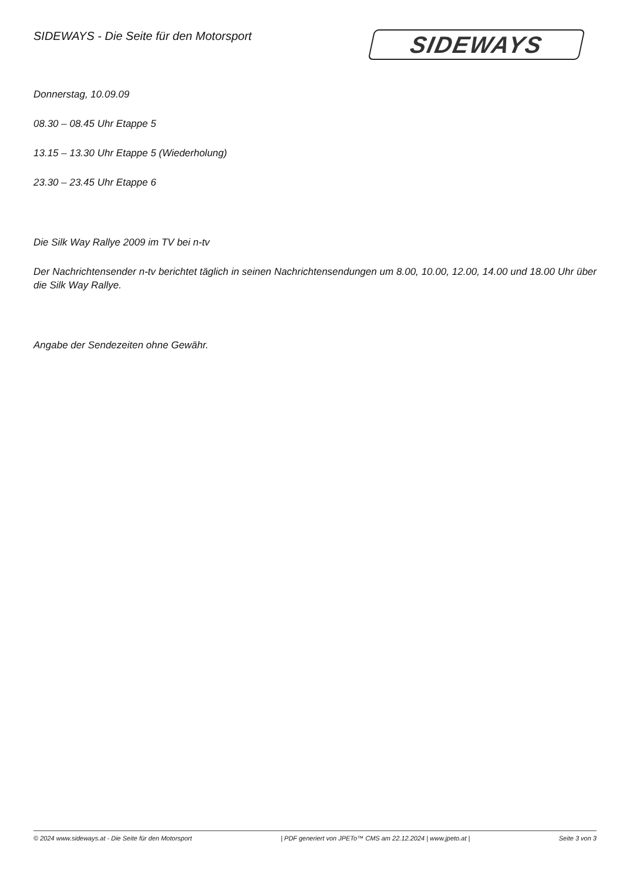SIDEWAYS - Die Seite für den Motorsport
SIDEWAYS
Donnerstag, 10.09.09
08.30 – 08.45 Uhr Etappe 5
13.15 – 13.30 Uhr Etappe 5 (Wiederholung)
23.30 – 23.45 Uhr Etappe 6
Die Silk Way Rallye 2009 im TV bei n-tv
Der Nachrichtensender n-tv berichtet täglich in seinen Nachrichtensendungen um 8.00, 10.00, 12.00, 14.00 und 18.00 Uhr über die Silk Way Rallye.
Angabe der Sendezeiten ohne Gewähr.
© 2024 www.sideways.at - Die Seite für den Motorsport | PDF generiert von JPETo™ CMS am 22.12.2024 | www.jpeto.at | Seite 3 von 3